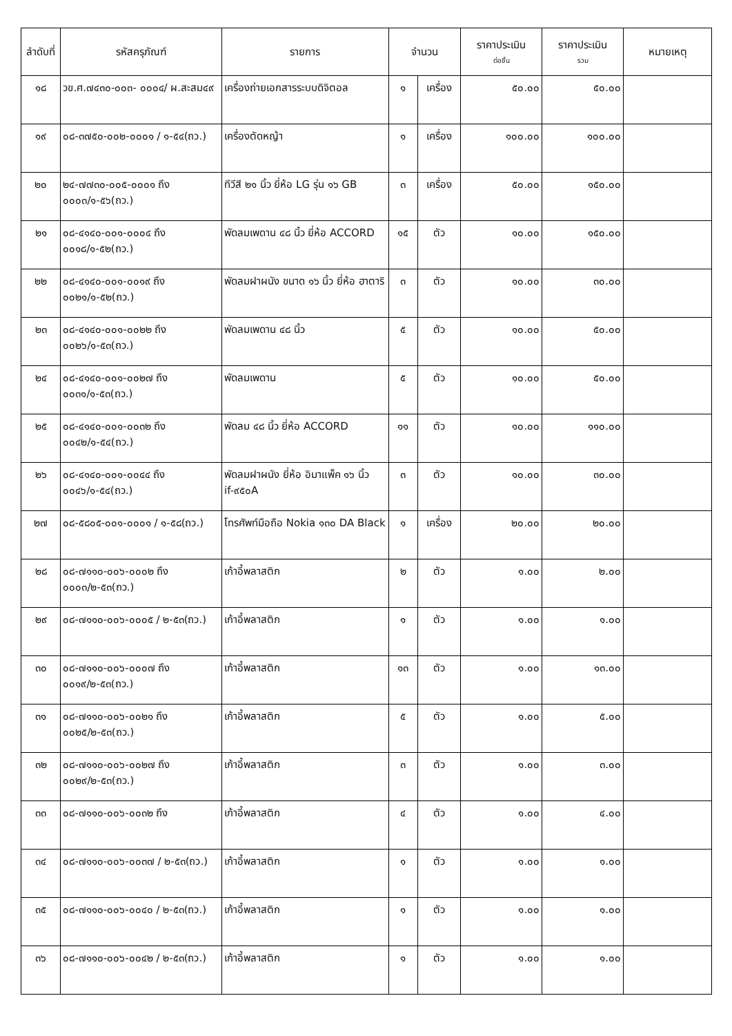| ลำดับที่ | รหัสครุภัณฑ์ | รายการ | จำนวน | | ราคาประเมิน ต่อชิ้น | ราคาประเมิน รวม | หมายเหตุ |
| --- | --- | --- | --- | --- | --- | --- | --- |
| ๑๘ | วข.ศ.๗๔๓๐-๐๐๓- ๐๐๐๔/ ผ.สะสม๔๙ | เครื่องถ่ายเอกสารระบบดิจิตอล | ๑ | เครื่อง | ๕๐.๐๐ | ๕๐.๐๐ | |
| ๑๙ | ๐๘-๓๗๕๐-๐๐๒-๐๐๐๑ / ๑-๕๔(ถว.) | เครื่องตัดหญ้า | ๑ | เครื่อง | ๑๐๐.๐๐ | ๑๐๐.๐๐ | |
| ๒๐ | ๒๔-๗๗๓๐-๐๐๕-๐๐๐๑ ถึง ๐๐๐๓/๑-๕๖(ถว.) | ทีวีสี ๒๑ นิ้ว ยี่ห้อ LG รุ่น ๑๖ GB | ๓ | เครื่อง | ๕๐.๐๐ | ๑๕๐.๐๐ | |
| ๒๑ | ๐๘-๔๑๔๐-๐๐๑-๐๐๐๔ ถึง ๐๐๑๘/๑-๕๒(ถว.) | พัดลมเพดาน ๔๘ นิ้ว ยี่ห้อ ACCORD | ๑๕ | ตัว | ๑๐.๐๐ | ๑๕๐.๐๐ | |
| ๒๒ | ๐๘-๔๑๔๐-๐๐๑-๐๐๑๙ ถึง ๐๐๒๑/๑-๕๒(ถว.) | พัดลมฝาผนัง ขนาด ๑๖ นิ้ว ยี่ห้อ ฮาตาริ | ๓ | ตัว | ๑๐.๐๐ | ๓๐.๐๐ | |
| ๒๓ | ๐๘-๔๑๔๐-๐๐๑-๐๐๒๒ ถึง ๐๐๒๖/๑-๕๓(ถว.) | พัดลมเพดาน ๔๘ นิ้ว | ๕ | ตัว | ๑๐.๐๐ | ๕๐.๐๐ | |
| ๒๔ | ๐๘-๔๑๔๐-๐๐๑-๐๐๒๗ ถึง ๐๐๓๑/๑-๕๓(ถว.) | พัดลมเพดาน | ๕ | ตัว | ๑๐.๐๐ | ๕๐.๐๐ | |
| ๒๕ | ๐๘-๔๑๔๐-๐๐๑-๐๐๓๒ ถึง ๐๐๔๒/๑-๕๔(ถว.) | พัดลม ๔๘ นิ้ว ยี่ห้อ ACCORD | ๑๑ | ตัว | ๑๐.๐๐ | ๑๑๐.๐๐ | |
| ๒๖ | ๐๘-๔๑๔๐-๐๐๑-๐๐๔๔ ถึง ๐๐๔๖/๑-๕๔(ถว.) | พัดลมฝาผนัง ยี่ห้อ อิมาแพ็ค ๑๖ นิ้ว if-๙๕๐A | ๓ | ตัว | ๑๐.๐๐ | ๓๐.๐๐ | |
| ๒๗ | ๐๘-๕๘๐๕-๐๐๑-๐๐๐๑ / ๑-๕๘(ถว.) | โทรศัพท์มือถือ Nokia ๑๓๐ DA Black | ๑ | เครื่อง | ๒๐.๐๐ | ๒๐.๐๐ | |
| ๒๘ | ๐๘-๗๑๑๐-๐๐๖-๐๐๐๒ ถึง ๐๐๐๓/๒-๕๓(ถว.) | เก้าอี้พลาสติก | ๒ | ตัว | ๑.๐๐ | ๒.๐๐ | |
| ๒๙ | ๐๘-๗๑๑๐-๐๐๖-๐๐๐๕ / ๒-๕๓(ถว.) | เก้าอี้พลาสติก | ๑ | ตัว | ๑.๐๐ | ๑.๐๐ | |
| ๓๐ | ๐๘-๗๑๑๐-๐๐๖-๐๐๐๗ ถึง ๐๐๑๙/๒-๕๓(ถว.) | เก้าอี้พลาสติก | ๑๓ | ตัว | ๑.๐๐ | ๑๓.๐๐ | |
| ๓๑ | ๐๘-๗๑๑๐-๐๐๖-๐๐๒๑ ถึง ๐๐๒๕/๒-๕๓(ถว.) | เก้าอี้พลาสติก | ๕ | ตัว | ๑.๐๐ | ๕.๐๐ | |
| ๓๒ | ๐๘-๗๑๑๐-๐๐๖-๐๐๒๗ ถึง ๐๐๒๙/๒-๕๓(ถว.) | เก้าอี้พลาสติก | ๓ | ตัว | ๑.๐๐ | ๓.๐๐ | |
| ๓๓ | ๐๘-๗๑๑๐-๐๐๖-๐๐๓๒ ถึง | เก้าอี้พลาสติก | ๔ | ตัว | ๑.๐๐ | ๔.๐๐ | |
| ๓๔ | ๐๘-๗๑๑๐-๐๐๖-๐๐๓๗ / ๒-๕๓(ถว.) | เก้าอี้พลาสติก | ๑ | ตัว | ๑.๐๐ | ๑.๐๐ | |
| ๓๕ | ๐๘-๗๑๑๐-๐๐๖-๐๐๔๐ / ๒-๕๓(ถว.) | เก้าอี้พลาสติก | ๑ | ตัว | ๑.๐๐ | ๑.๐๐ | |
| ๓๖ | ๐๘-๗๑๑๐-๐๐๖-๐๐๔๒ / ๒-๕๓(ถว.) | เก้าอี้พลาสติก | ๑ | ตัว | ๑.๐๐ | ๑.๐๐ | |